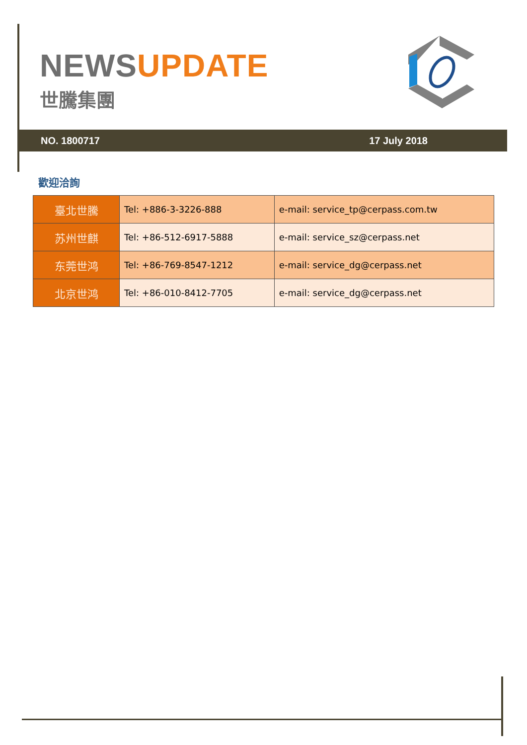NEWS UPDATE
世騰集團
NO. 1800717 17 July 2018
歡迎洽詢
| 臺北世騰 | Tel: +886-3-3226-888 | e-mail: service_tp@cerpass.com.tw |
| 苏州世麒 | Tel: +86-512-6917-5888 | e-mail: service_sz@cerpass.net |
| 东莞世鸿 | Tel: +86-769-8547-1212 | e-mail: service_dg@cerpass.net |
| 北京世鸿 | Tel: +86-010-8412-7705 | e-mail: service_dg@cerpass.net |